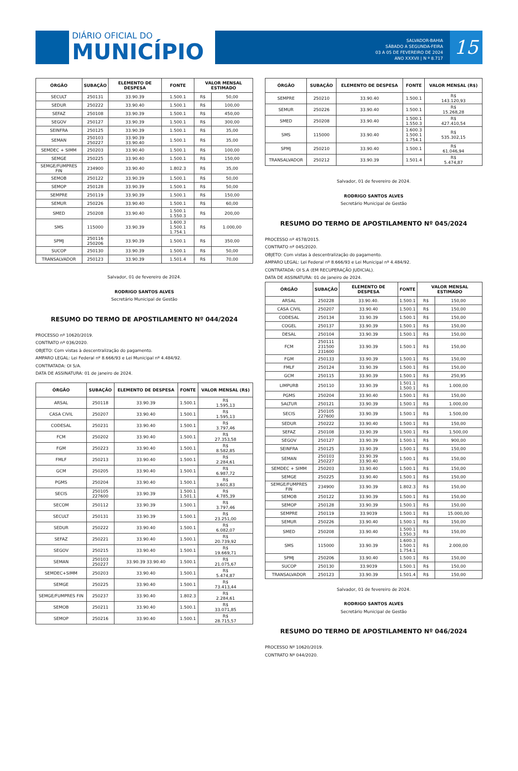DIÁRIO OFICIAL DO
MUNICÍPIO
SALVADOR-BAHIA
SÁBADO A SEGUNDA-FEIRA
03 A 05 DE FEVEREIRO DE 2024
ANO XXXVII | N º 8.717
15
| ÓRGÃO | SUBAÇÃO | ELEMENTO DE DESPESA | FONTE | VALOR MENSAL ESTIMADO | |
| --- | --- | --- | --- | --- | --- |
| SECULT | 250131 | 33.90.39 | 1.500.1 | R$ | 50,00 |
| SEDUR | 250222 | 33.90.40 | 1.500.1 | R$ | 100,00 |
| SEFAZ | 250108 | 33.90.39 | 1.500.1 | R$ | 450,00 |
| SEGOV | 250127 | 33.90.39 | 1.500.1 | R$ | 300,00 |
| SEINFRA | 250125 | 33.90.39 | 1.500.1 | R$ | 35,00 |
| SEMAN | 250103 250227 | 33.90.39 33.90.40 | 1.500.1 | R$ | 35,00 |
| SEMDEC + SIMM | 250203 | 33.90.40 | 1.500.1 | R$ | 100,00 |
| SEMGE | 250225 | 33.90.40 | 1.500.1 | R$ | 150,00 |
| SEMGE/FUMPRES FIN | 234900 | 33.90.40 | 1.802.3 | R$ | 35,00 |
| SEMOB | 250122 | 33.90.39 | 1.500.1 | R$ | 50,00 |
| SEMOP | 250128 | 33.90.39 | 1.500.1 | R$ | 50,00 |
| SEMPRE | 250119 | 33.90.39 | 1.500.1 | R$ | 150,00 |
| SEMUR | 250226 | 33.90.40 | 1.500.1 | R$ | 60,00 |
| SMED | 250208 | 33.90.40 | 1.500.1 1.550.3 | R$ | 200,00 |
| SMS | 115000 | 33.90.39 | 1.600.3 1.500.1 1.754.1 | R$ | 1.000,00 |
| SPMJ | 250116 250206 | 33.90.39 | 1.500.1 | R$ | 350,00 |
| SUCOP | 250130 | 33.90.39 | 1.500.1 | R$ | 50,00 |
| TRANSALVADOR | 250123 | 33.90.39 | 1.501.4 | R$ | 70,00 |
Salvador, 01 de fevereiro de 2024.
RODRIGO SANTOS ALVES
Secretário Municipal de Gestão
RESUMO DO TERMO DE APOSTILAMENTO Nº 044/2024
PROCESSO nº 10620/2019.
CONTRATO nº 036/2020.
OBJETO: Com vistas à descentralização do pagamento.
AMPARO LEGAL: Lei Federal nº 8.666/93 e Lei Municipal nº 4.484/92.
CONTRATADA: OI S/A.
DATA DE ASSINATURA: 01 de janeiro de 2024.
| ÓRGÃO | SUBAÇÃO | ELEMENTO DE DESPESA | FONTE | VALOR MENSAL (R$) |
| --- | --- | --- | --- | --- |
| ARSAL | 250118 | 33.90.39 | 1.500.1 | R$ 1.595,13 |
| CASA CIVIL | 250207 | 33.90.40 | 1.500.1 | R$ 1.595,13 |
| CODESAL | 250231 | 33.90.40 | 1.500.1 | R$ 3.797,46 |
| FCM | 250202 | 33.90.40 | 1.500.1 | R$ 27.353,58 |
| FGM | 250223 | 33.90.40 | 1.500.1 | R$ 8.582,85 |
| FMLF | 250213 | 33.90.40 | 1.500.1 | R$ 2.284,61 |
| GCM | 250205 | 33.90.40 | 1.500.1 | R$ 6.987,72 |
| PGMS | 250204 | 33.90.40 | 1.500.1 | R$ 3.601,83 |
| SECIS | 250105 227600 | 33.90.39 | 1.500.1 1.501.1 | R$ 4.785,39 |
| SECOM | 250112 | 33.90.39 | 1.500.1 | R$ 3.797,46 |
| SECULT | 250131 | 33.90.39 | 1.500.1 | R$ 23.251,00 |
| SEDUR | 250222 | 33.90.40 | 1.500.1 | R$ 6.082,07 |
| SEFAZ | 250221 | 33.90.40 | 1.500.1 | R$ 20.739,92 |
| SEGOV | 250215 | 33.90.40 | 1.500.1 | R$ 19.669,71 |
| SEMAN | 250103 250227 | 33.90.39 33.90.40 | 1.500.1 | R$ 21.075,67 |
| SEMDEC+SIMM | 250203 | 33.90.40 | 1.500.1 | R$ 5.474,87 |
| SEMGE | 250225 | 33.90.40 | 1.500.1 | R$ 73.413,44 |
| SEMGE/FUMPRES FIN | 250237 | 33.90.40 | 1.802.3 | R$ 2.284,61 |
| SEMOB | 250211 | 33.90.40 | 1.500.1 | R$ 33.071,85 |
| SEMOP | 250216 | 33.90.40 | 1.500.1 | R$ 28.715,57 |
| ÓRGÃO | SUBAÇÃO | ELEMENTO DE DESPESA | FONTE | VALOR MENSAL (R$) |
| --- | --- | --- | --- | --- |
| SEMPRE | 250210 | 33.90.40 | 1.500.1 | R$ 143.120,93 |
| SEMUR | 250226 | 33.90.40 | 1.500.1 | R$ 15.268,28 |
| SMED | 250208 | 33.90.40 | 1.500.1 1.550.3 | R$ 427.410,54 |
| SMS | 115000 | 33.90.40 | 1.600.3 1.500.1 1.754.1 | R$ 535.302,15 |
| SPMJ | 250210 | 33.90.40 | 1.500.1 | R$ 61.046,94 |
| TRANSALVADOR | 250212 | 33.90.39 | 1.501.4 | R$ 5.474,87 |
Salvador, 01 de fevereiro de 2024.
RODRIGO SANTOS ALVES
Secretário Municipal de Gestão
RESUMO DO TERMO DE APOSTILAMENTO Nº 045/2024
PROCESSO nº 4578/2015.
CONTRATO nº 045/2020.
OBJETO: Com vistas à descentralização do pagamento.
AMPARO LEGAL: Lei Federal nº 8.666/93 e Lei Municipal nº 4.484/92.
CONTRATADA: OI S.A (EM RECUPERAÇÃO JUDICIAL).
DATA DE ASSINATURA: 01 de janeiro de 2024.
| ÓRGÃO | SUBAÇÃO | ELEMENTO DE DESPESA | FONTE | VALOR MENSAL ESTIMADO | |
| --- | --- | --- | --- | --- | --- |
| ARSAL | 250228 | 33.90.40. | 1.500.1 | R$ | 150,00 |
| CASA CIVIL | 250207 | 33.90.40 | 1.500.1 | R$ | 150,00 |
| CODESAL | 250134 | 33.90.39 | 1.500.1 | R$ | 150,00 |
| COGEL | 250137 | 33.90.39 | 1.500.1 | R$ | 150,00 |
| DESAL | 250104 | 33.90.39 | 1.500.1 | R$ | 150,00 |
| FCM | 250111 231500 231600 | 33.90.39 | 1.500.1 | R$ | 150,00 |
| FGM | 250133 | 33.90.39 | 1.500.1 | R$ | 150,00 |
| FMLF | 250124 | 33.90.39 | 1.500.1 | R$ | 150,00 |
| GCM | 250115 | 33.90.39 | 1.500.1 | R$ | 250,95 |
| LIMPURB | 250110 | 33.90.39 | 1.501.1 1.500.1 | R$ | 1.000,00 |
| PGMS | 250204 | 33.90.40 | 1.500.1 | R$ | 150,00 |
| SALTUR | 250121 | 33.90.39 | 1.500.1 | R$ | 1.000,00 |
| SECIS | 250105 227600 | 33.90.39 | 1.500.1 | R$ | 1.500,00 |
| SEDUR | 250222 | 33.90.40 | 1.500.1 | R$ | 150,00 |
| SEFAZ | 250108 | 33.90.39 | 1.500.1 | R$ | 1.500,00 |
| SEGOV | 250127 | 33.90.39 | 1.500.1 | R$ | 900,00 |
| SEINFRA | 250125 | 33.90.39 | 1.500.1 | R$ | 150,00 |
| SEMAN | 250103 250227 | 33.90.39 33.90.40 | 1.500.1 | R$ | 150,00 |
| SEMDEC + SIMM | 250203 | 33.90.40 | 1.500.1 | R$ | 150,00 |
| SEMGE | 250225 | 33.90.40 | 1.500.1 | R$ | 150,00 |
| SEMGE/FUMPRES FIN | 234900 | 33.90.39 | 1.802.3 | R$ | 150,00 |
| SEMOB | 250122 | 33.90.39 | 1.500.1 | R$ | 150,00 |
| SEMOP | 250128 | 33.90.39 | 1.500.1 | R$ | 150,00 |
| SEMPRE | 250119 | 33.9039 | 1.500.1 | R$ | 15.000,00 |
| SEMUR | 250226 | 33.90.40 | 1.500.1 | R$ | 150,00 |
| SMED | 250208 | 33.90.40 | 1.500.1 1.550.3 | R$ | 150,00 |
| SMS | 115000 | 33.90.39 | 1.600.3 1.500.1 1.754.1 | R$ | 2.000,00 |
| SPMJ | 250206 | 33.90.40 | 1.500.1 | R$ | 150,00 |
| SUCOP | 250130 | 33.9039 | 1.500.1 | R$ | 150,00 |
| TRANSALVADOR | 250123 | 33.90.39 | 1.501.4 | R$ | 150,00 |
Salvador, 01 de fevereiro de 2024.
RODRIGO SANTOS ALVES
Secretário Municipal de Gestão
RESUMO DO TERMO DE APOSTILAMENTO Nº 046/2024
PROCESSO Nº 10620/2019.
CONTRATO Nº 044/2020.